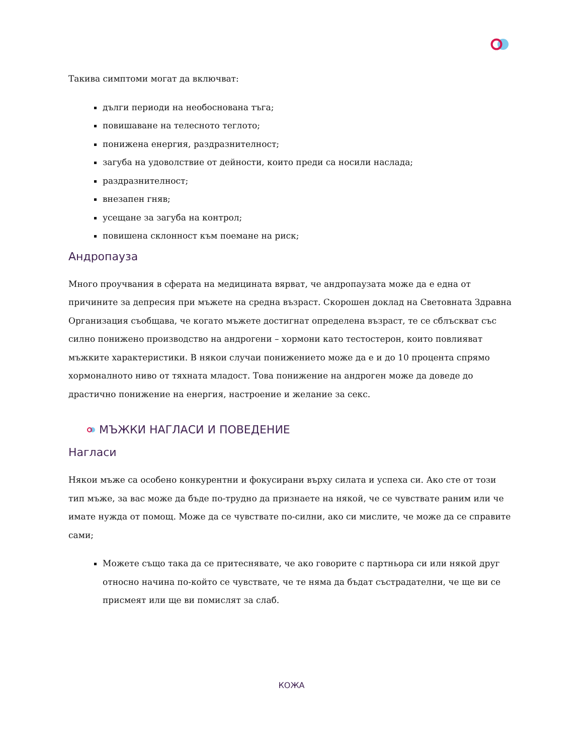Такива симптоми могат да включват:
дълги периоди на необоснована тъга;
повишаване на телесното теглото;
понижена енергия, раздразнителност;
загуба на удоволствие от дейности, които преди са носили наслада;
раздразнителност;
внезапен гняв;
усещане за загуба на контрол;
повишена склонност към поемане на риск;
Андропауза
Много проучвания в сферата на медицината вярват, че андропаузата може да е една от причините за депресия при мъжете на средна възраст. Скорошен доклад на Световната Здравна Организация съобщава, че когато мъжете достигнат определена възраст, те се сблъскват със силно понижено производство на андрогени – хормони като тестостерон, които повлияват мъжките характеристики. В някои случаи понижението може да е и до 10 процента спрямо хормоналното ниво от тяхната младост. Това понижение на андроген може да доведе до драстично понижение на енергия, настроение и желание за секс.
МЪЖКИ НАГЛАСИ И ПОВЕДЕНИЕ
Нагласи
Някои мъже са особено конкурентни и фокусирани върху силата и успеха си. Ако сте от този тип мъже, за вас може да бъде по-трудно да признаете на някой, че се чувствате раним или че имате нужда от помощ. Може да се чувствате по-силни, ако си мислите, че може да се справите сами;
Можете също така да се притеснявате, че ако говорите с партньора си или някой друг относно начина по-който се чувствате, че те няма да бъдат състрадателни, че ще ви се присмеят или ще ви помислят за слаб.
КОЖА